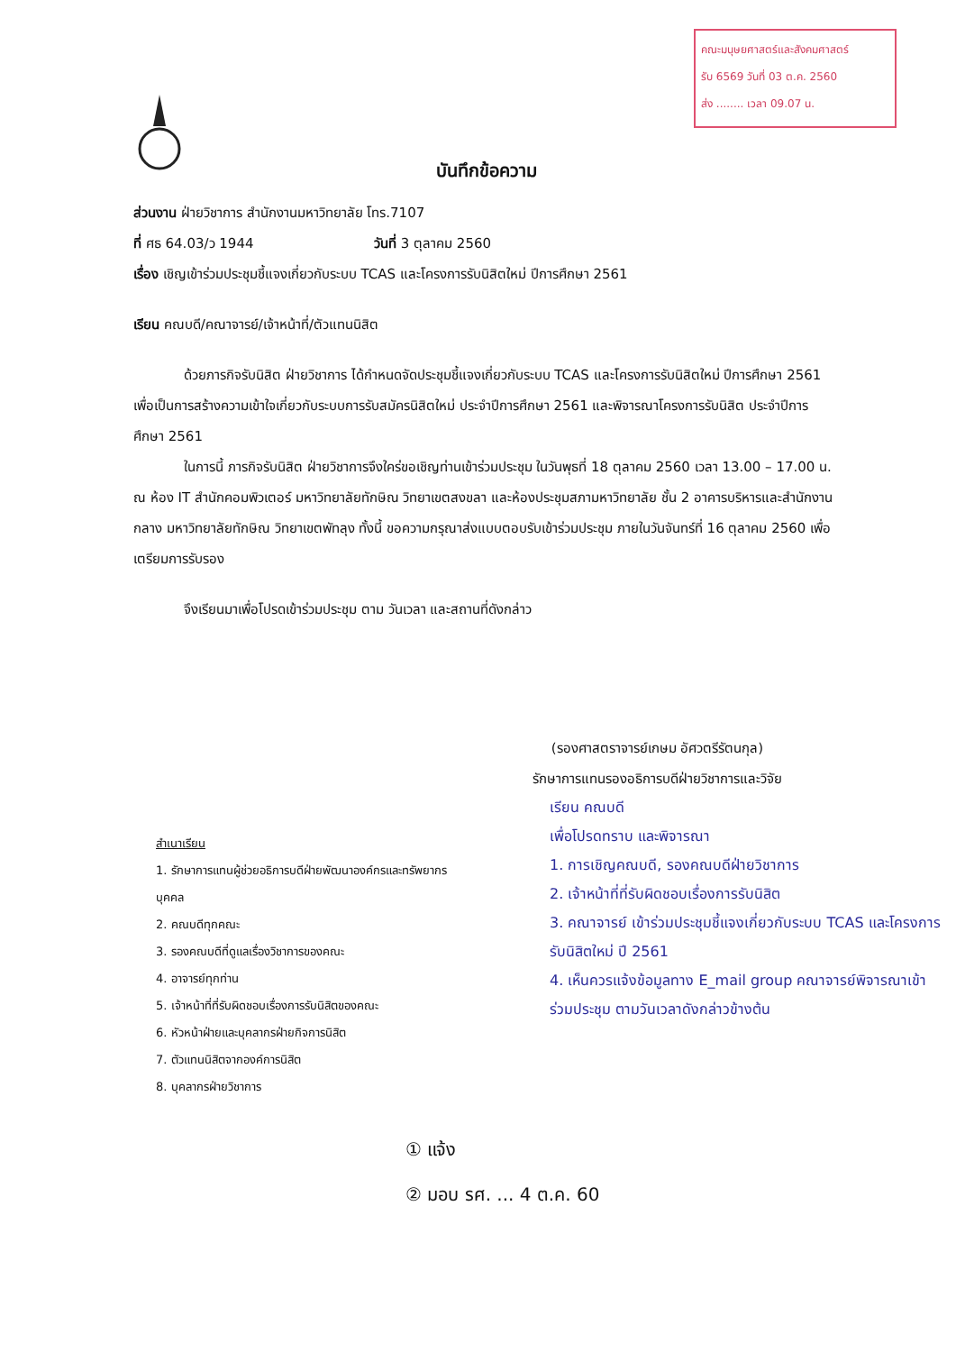คณะมนุษยศาสตร์และสังคมศาสตร์
รับ 6569 วันที่ 03 ต.ค. 2560
ส่ง ........ เวลา 09.07 น.
บันทึกข้อความ
ส่วนงาน ฝ่ายวิชาการ สำนักงานมหาวิทยาลัย โทร.7107
ที่ ศธ 64.03/ว 1944 วันที่ 3 ตุลาคม 2560
เรื่อง เชิญเข้าร่วมประชุมชี้แจงเกี่ยวกับระบบ TCAS และโครงการรับนิสิตใหม่ ปีการศึกษา 2561
เรียน คณบดี/คณาจารย์/เจ้าหน้าที่/ตัวแทนนิสิต
ด้วยภารกิจรับนิสิต ฝ่ายวิชาการ ได้กำหนดจัดประชุมชี้แจงเกี่ยวกับระบบ TCAS และโครงการรับนิสิตใหม่ ปีการศึกษา 2561 เพื่อเป็นการสร้างความเข้าใจเกี่ยวกับระบบการรับสมัครนิสิตใหม่ ประจำปีการศึกษา 2561 และพิจารณาโครงการรับนิสิต ประจำปีการศึกษา 2561
ในการนี้ ภารกิจรับนิสิต ฝ่ายวิชาการจึงใคร่ขอเชิญท่านเข้าร่วมประชุม ในวันพุธที่ 18 ตุลาคม 2560 เวลา 13.00 – 17.00 น. ณ ห้อง IT สำนักคอมพิวเตอร์ มหาวิทยาลัยทักษิณ วิทยาเขตสงขลา และห้องประชุมสภามหาวิทยาลัย ชั้น 2 อาคารบริหารและสำนักงานกลาง มหาวิทยาลัยทักษิณ วิทยาเขตพัทลุง ทั้งนี้ ขอความกรุณาส่งแบบตอบรับเข้าร่วมประชุม ภายในวันจันทร์ที่ 16 ตุลาคม 2560 เพื่อเตรียมการรับรอง
จึงเรียนมาเพื่อโปรดเข้าร่วมประชุม ตาม วันเวลา และสถานที่ดังกล่าว
(รองศาสตราจารย์เกษม อัศวตรีรัตนกุล)
รักษาการแทนรองอธิการบดีฝ่ายวิชาการและวิจัย
สำเนาเรียน
1. รักษาการแทนผู้ช่วยอธิการบดีฝ่ายพัฒนาองค์กรและทรัพยากรบุคคล
2. คณบดีทุกคณะ
3. รองคณบดีที่ดูแลเรื่องวิชาการของคณะ
4. อาจารย์ทุกท่าน
5. เจ้าหน้าที่ที่รับผิดชอบเรื่องการรับนิสิตของคณะ
6. หัวหน้าฝ่ายและบุคลากรฝ่ายกิจการนิสิต
7. ตัวแทนนิสิตจากองค์การนิสิต
8. บุคลากรฝ่ายวิชาการ
เรียน คณบดี
เพื่อโปรดทราบ และพิจารณา
1. การเชิญคณบดี, รองคณบดีฝ่ายวิชาการ
2. เจ้าหน้าที่ที่รับผิดชอบเรื่องการรับนิสิต
3. คณาจารย์ เข้าร่วมประชุมชี้แจงเกี่ยวกับระบบ TCAS และโครงการรับนิสิตใหม่ ปี 2561
4. เห็นควรแจ้งข้อมูลทาง E_mail group คณาจารย์พิจารณาเข้าร่วมประชุม ตามวันเวลาดังกล่าวข้างต้น
① แจ้ง
② มอบ รศ. ... 4 ต.ค. 60